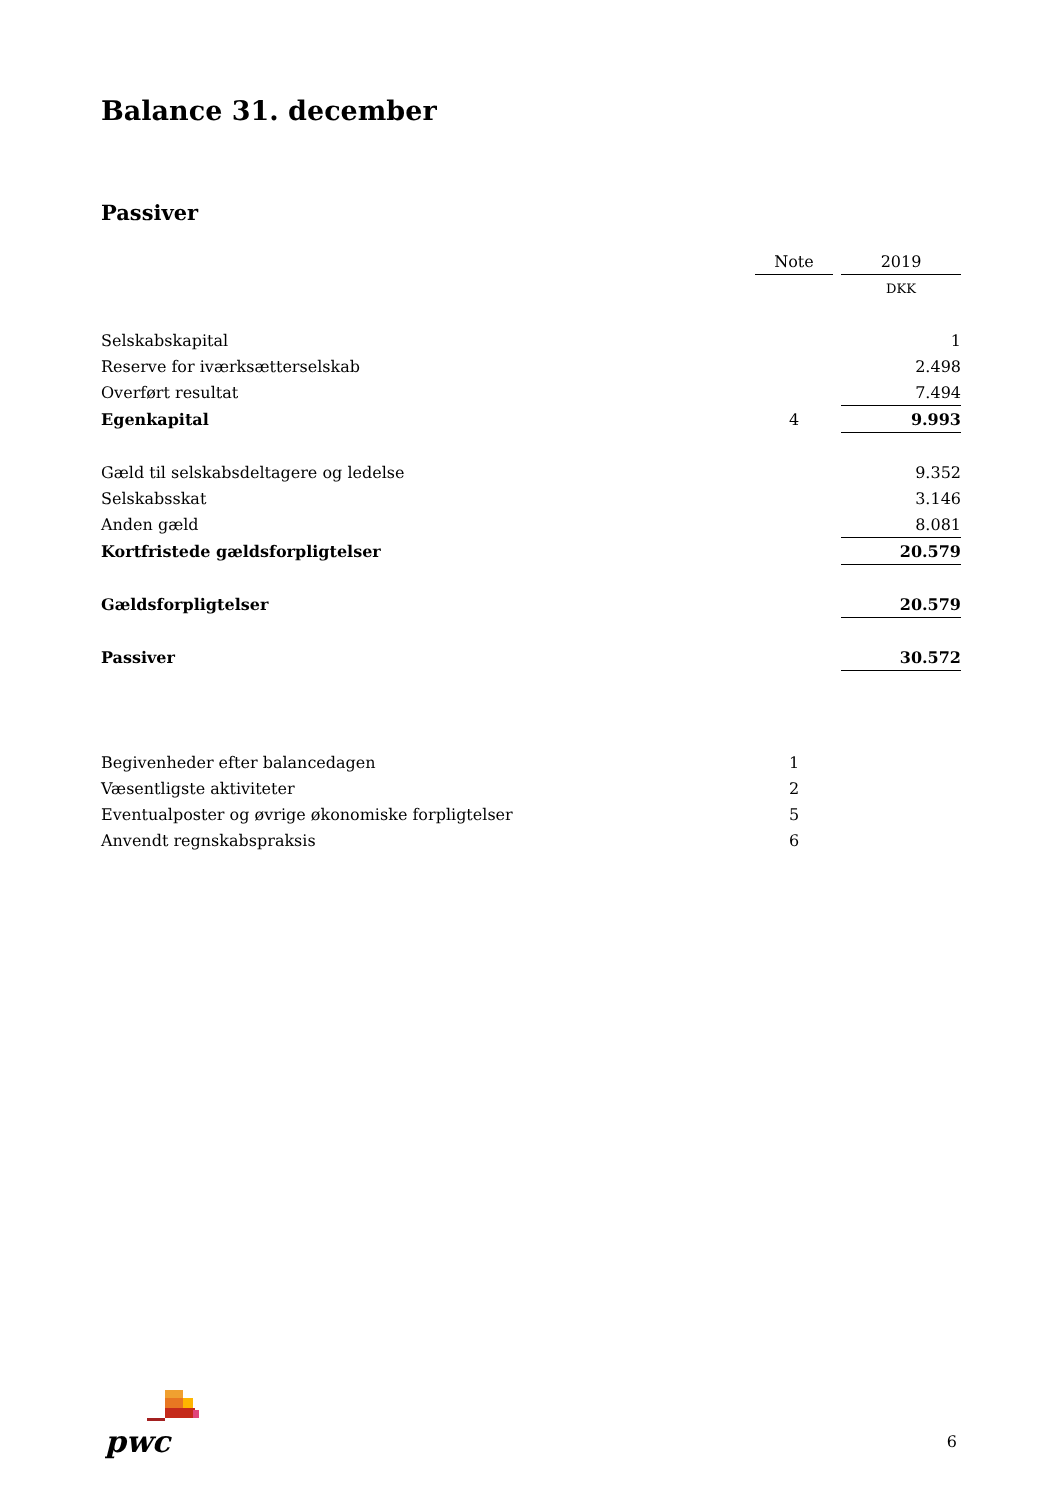Balance 31. december
Passiver
| | Note | | 2019 |
| | | | DKK |
| Selskabskapital | | | 1 |
| Reserve for iværksætterselskab | | | 2.498 |
| Overført resultat | | | 7.494 |
| Egenkapital | 4 | | 9.993 |
| Gæld til selskabsdeltagere og ledelse | | | 9.352 |
| Selskabsskat | | | 3.146 |
| Anden gæld | | | 8.081 |
| Kortfristede gældsforpligtelser | | | 20.579 |
| Gældsforpligtelser | | | 20.579 |
| Passiver | | | 30.572 |
| Begivenheder efter balancedagen | 1 | | |
| Væsentligste aktiviteter | 2 | | |
| Eventualposter og øvrige økonomiske forpligtelser | 5 | | |
| Anvendt regnskabspraksis | 6 | | |
pwc
6